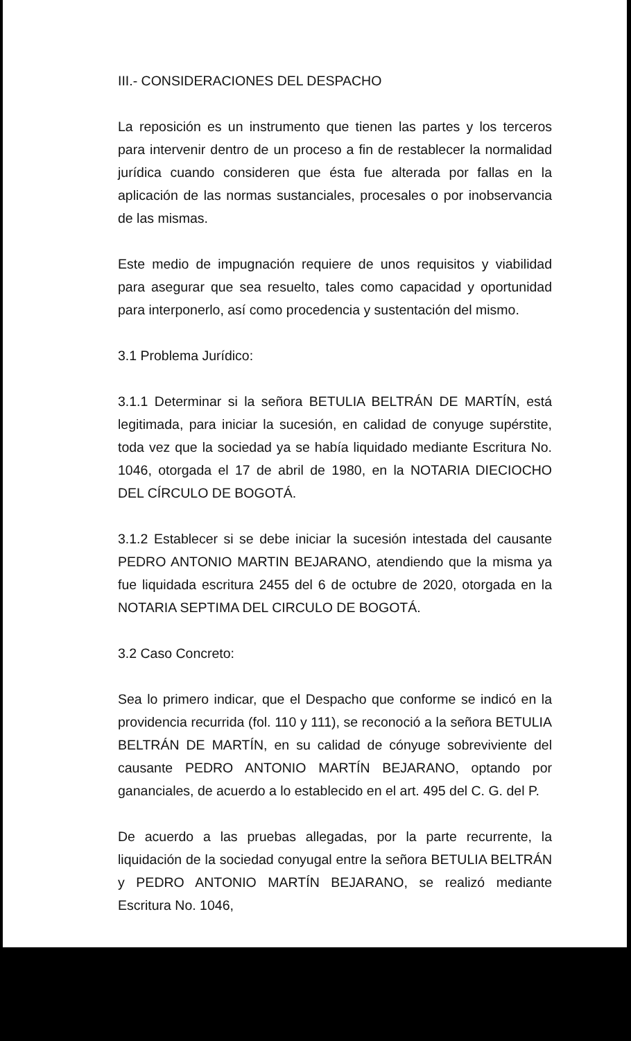III.- CONSIDERACIONES DEL DESPACHO
La reposición es un instrumento que tienen las partes y los terceros para intervenir dentro de un proceso a fin de restablecer la normalidad jurídica cuando consideren que ésta fue alterada por fallas en la aplicación de las normas sustanciales, procesales o por inobservancia de las mismas.
Este medio de impugnación requiere de unos requisitos y viabilidad para asegurar que sea resuelto, tales como capacidad y oportunidad para interponerlo, así como procedencia y sustentación del mismo.
3.1 Problema Jurídico:
3.1.1 Determinar si la señora BETULIA BELTRÁN DE MARTÍN, está legitimada, para iniciar la sucesión, en calidad de conyuge supérstite, toda vez que la sociedad ya se había liquidado mediante Escritura No. 1046, otorgada el 17 de abril de 1980, en la NOTARIA DIECIOCHO DEL CÍRCULO DE BOGOTÁ.
3.1.2 Establecer si se debe iniciar la sucesión intestada del causante PEDRO ANTONIO MARTIN BEJARANO, atendiendo que la misma ya fue liquidada escritura 2455 del 6 de octubre de 2020, otorgada en la NOTARIA SEPTIMA DEL CIRCULO DE BOGOTÁ.
3.2 Caso Concreto:
Sea lo primero indicar, que el Despacho que conforme se indicó en la providencia recurrida (fol. 110 y 111), se reconoció a la señora BETULIA BELTRÁN DE MARTÍN, en su calidad de cónyuge sobreviviente del causante PEDRO ANTONIO MARTÍN BEJARANO, optando por gananciales, de acuerdo a lo establecido en el art. 495 del C. G. del P.
De acuerdo a las pruebas allegadas, por la parte recurrente, la liquidación de la sociedad conyugal entre la señora BETULIA BELTRÁN y PEDRO ANTONIO MARTÍN BEJARANO, se realizó mediante Escritura No. 1046,